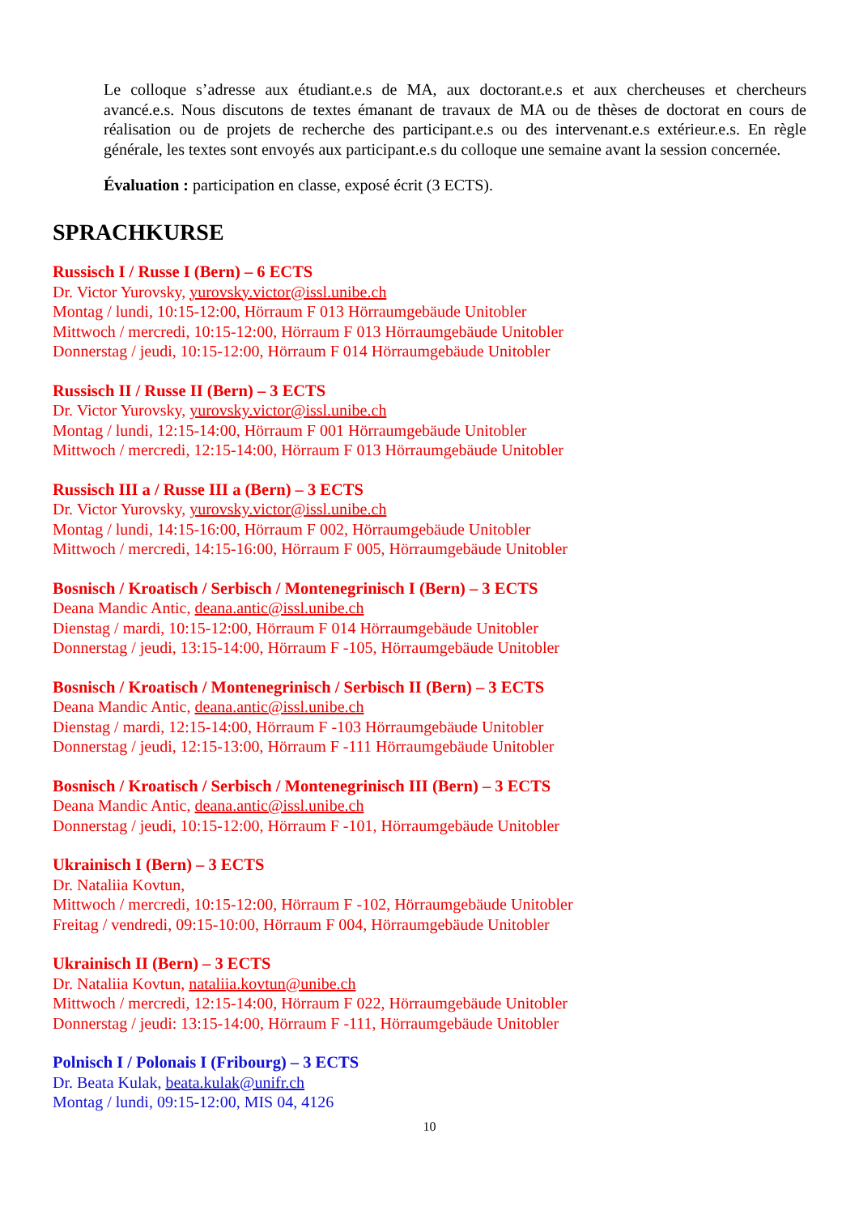Le colloque s’adresse aux étudiant.e.s de MA, aux doctorant.e.s et aux chercheuses et chercheurs avancé.e.s. Nous discutons de textes émanant de travaux de MA ou de thèses de doctorat en cours de réalisation ou de projets de recherche des participant.e.s ou des intervenant.e.s extérieur.e.s. En règle générale, les textes sont envoyés aux participant.e.s du colloque une semaine avant la session concernée.
Évaluation : participation en classe, exposé écrit (3 ECTS).
SPRACHKURSE
Russisch I / Russe I (Bern) – 6 ECTS
Dr. Victor Yurovsky, yurovsky.victor@issl.unibe.ch
Montag / lundi, 10:15-12:00, Hörraum F 013 Hörraumgebäude Unitobler
Mittwoch / mercredi, 10:15-12:00, Hörraum F 013 Hörraumgebäude Unitobler
Donnerstag / jeudi, 10:15-12:00, Hörraum F 014 Hörraumgebäude Unitobler
Russisch II / Russe II (Bern) – 3 ECTS
Dr. Victor Yurovsky, yurovsky.victor@issl.unibe.ch
Montag / lundi, 12:15-14:00, Hörraum F 001 Hörraumgebäude Unitobler
Mittwoch / mercredi, 12:15-14:00, Hörraum F 013 Hörraumgebäude Unitobler
Russisch III a / Russe III a (Bern) – 3 ECTS
Dr. Victor Yurovsky, yurovsky.victor@issl.unibe.ch
Montag / lundi, 14:15-16:00, Hörraum F 002, Hörraumgebäude Unitobler
Mittwoch / mercredi, 14:15-16:00, Hörraum F 005, Hörraumgebäude Unitobler
Bosnisch / Kroatisch / Serbisch / Montenegrinisch I (Bern) – 3 ECTS
Deana Mandic Antic, deana.antic@issl.unibe.ch
Dienstag / mardi, 10:15-12:00, Hörraum F 014 Hörraumgebäude Unitobler
Donnerstag / jeudi, 13:15-14:00, Hörraum F -105, Hörraumgebäude Unitobler
Bosnisch / Kroatisch / Montenegrinisch / Serbisch II (Bern) – 3 ECTS
Deana Mandic Antic, deana.antic@issl.unibe.ch
Dienstag / mardi, 12:15-14:00, Hörraum F -103 Hörraumgebäude Unitobler
Donnerstag / jeudi, 12:15-13:00, Hörraum F -111 Hörraumgebäude Unitobler
Bosnisch / Kroatisch / Serbisch / Montenegrinisch III (Bern) – 3 ECTS
Deana Mandic Antic, deana.antic@issl.unibe.ch
Donnerstag / jeudi, 10:15-12:00, Hörraum F -101, Hörraumgebäude Unitobler
Ukrainisch I (Bern) – 3 ECTS
Dr. Nataliia Kovtun,
Mittwoch / mercredi, 10:15-12:00, Hörraum F -102, Hörraumgebäude Unitobler
Freitag / vendredi, 09:15-10:00, Hörraum F 004, Hörraumgebäude Unitobler
Ukrainisch II (Bern) – 3 ECTS
Dr. Nataliia Kovtun, nataliia.kovtun@unibe.ch
Mittwoch / mercredi, 12:15-14:00, Hörraum F 022, Hörraumgebäude Unitobler
Donnerstag / jeudi: 13:15-14:00, Hörraum F -111, Hörraumgebäude Unitobler
Polnisch I / Polonais I (Fribourg) – 3 ECTS
Dr. Beata Kulak, beata.kulak@unifr.ch
Montag / lundi, 09:15-12:00, MIS 04, 4126
10